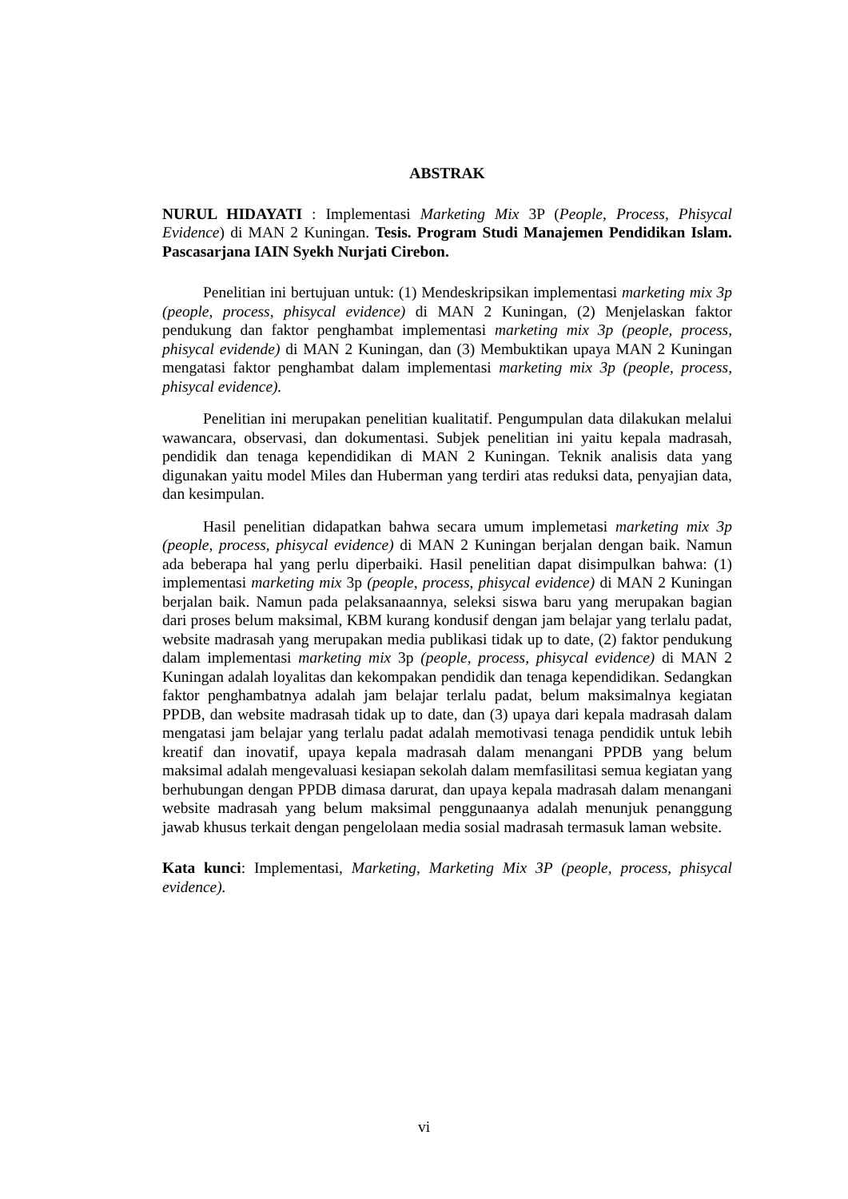ABSTRAK
NURUL HIDAYATI : Implementasi Marketing Mix 3P (People, Process, Phisycal Evidence) di MAN 2 Kuningan. Tesis. Program Studi Manajemen Pendidikan Islam. Pascasarjana IAIN Syekh Nurjati Cirebon.
Penelitian ini bertujuan untuk: (1) Mendeskripsikan implementasi marketing mix 3p (people, process, phisycal evidence) di MAN 2 Kuningan, (2) Menjelaskan faktor pendukung dan faktor penghambat implementasi marketing mix 3p (people, process, phisycal evidende) di MAN 2 Kuningan, dan (3) Membuktikan upaya MAN 2 Kuningan mengatasi faktor penghambat dalam implementasi marketing mix 3p (people, process, phisycal evidence).
Penelitian ini merupakan penelitian kualitatif. Pengumpulan data dilakukan melalui wawancara, observasi, dan dokumentasi. Subjek penelitian ini yaitu kepala madrasah, pendidik dan tenaga kependidikan di MAN 2 Kuningan. Teknik analisis data yang digunakan yaitu model Miles dan Huberman yang terdiri atas reduksi data, penyajian data, dan kesimpulan.
Hasil penelitian didapatkan bahwa secara umum implemetasi marketing mix 3p (people, process, phisycal evidence) di MAN 2 Kuningan berjalan dengan baik. Namun ada beberapa hal yang perlu diperbaiki. Hasil penelitian dapat disimpulkan bahwa: (1) implementasi marketing mix 3p (people, process, phisycal evidence) di MAN 2 Kuningan berjalan baik. Namun pada pelaksanaannya, seleksi siswa baru yang merupakan bagian dari proses belum maksimal, KBM kurang kondusif dengan jam belajar yang terlalu padat, website madrasah yang merupakan media publikasi tidak up to date, (2) faktor pendukung dalam implementasi marketing mix 3p (people, process, phisycal evidence) di MAN 2 Kuningan adalah loyalitas dan kekompakan pendidik dan tenaga kependidikan. Sedangkan faktor penghambatnya adalah jam belajar terlalu padat, belum maksimalnya kegiatan PPDB, dan website madrasah tidak up to date, dan (3) upaya dari kepala madrasah dalam mengatasi jam belajar yang terlalu padat adalah memotivasi tenaga pendidik untuk lebih kreatif dan inovatif, upaya kepala madrasah dalam menangani PPDB yang belum maksimal adalah mengevaluasi kesiapan sekolah dalam memfasilitasi semua kegiatan yang berhubungan dengan PPDB dimasa darurat, dan upaya kepala madrasah dalam menangani website madrasah yang belum maksimal penggunaanya adalah menunjuk penanggung jawab khusus terkait dengan pengelolaan media sosial madrasah termasuk laman website.
Kata kunci: Implementasi, Marketing, Marketing Mix 3P (people, process, phisycal evidence).
vi